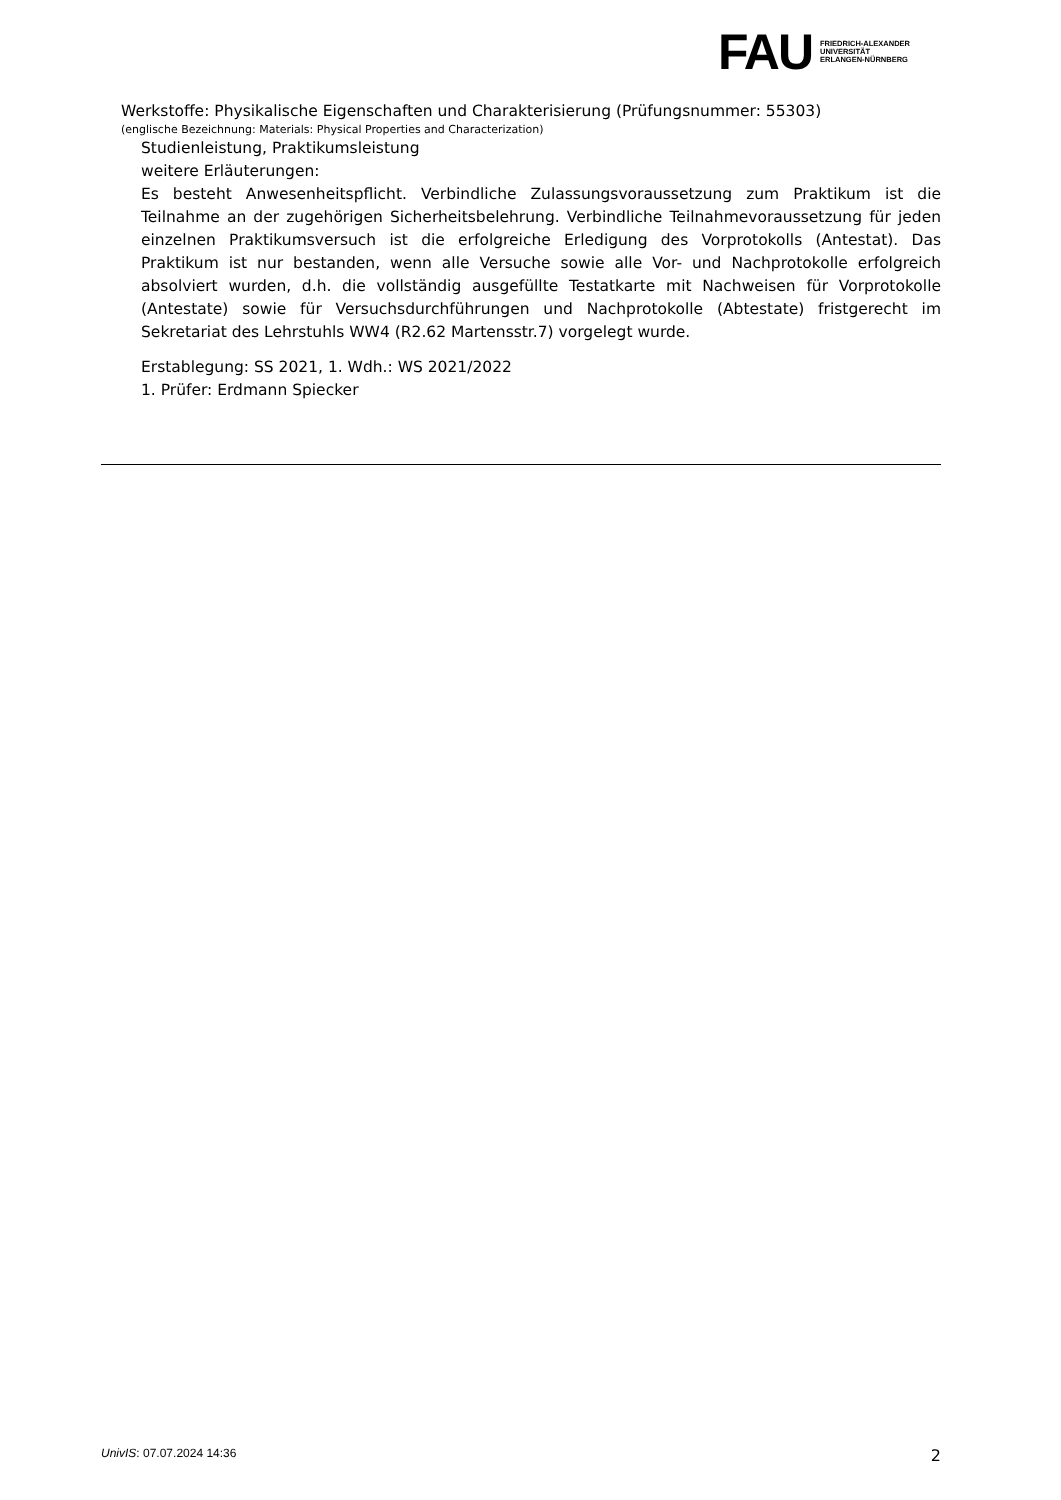FAU
FRIEDRICH-ALEXANDER
UNIVERSITÄT
ERLANGEN-NÜRNBERG
Werkstoffe: Physikalische Eigenschaften und Charakterisierung (Prüfungsnummer: 55303)
(englische Bezeichnung: Materials: Physical Properties and Characterization)
Studienleistung, Praktikumsleistung
weitere Erläuterungen:
Es besteht Anwesenheitspflicht. Verbindliche Zulassungsvoraussetzung zum Praktikum ist die Teilnahme an der zugehörigen Sicherheitsbelehrung. Verbindliche Teilnahmevoraussetzung für jeden einzelnen Praktikumsversuch ist die erfolgreiche Erledigung des Vorprotokolls (Antestat). Das Praktikum ist nur bestanden, wenn alle Versuche sowie alle Vor- und Nachprotokolle erfolgreich absolviert wurden, d.h. die vollständig ausgefüllte Testatkarte mit Nachweisen für Vorprotokolle (Antestate) sowie für Versuchsdurchführungen und Nachprotokolle (Abtestate) fristgerecht im Sekretariat des Lehrstuhls WW4 (R2.62 Martensstr.7) vorgelegt wurde.
Erstablegung: SS 2021, 1. Wdh.: WS 2021/2022
1. Prüfer: Erdmann Spiecker
UnivIS: 07.07.2024 14:36 2